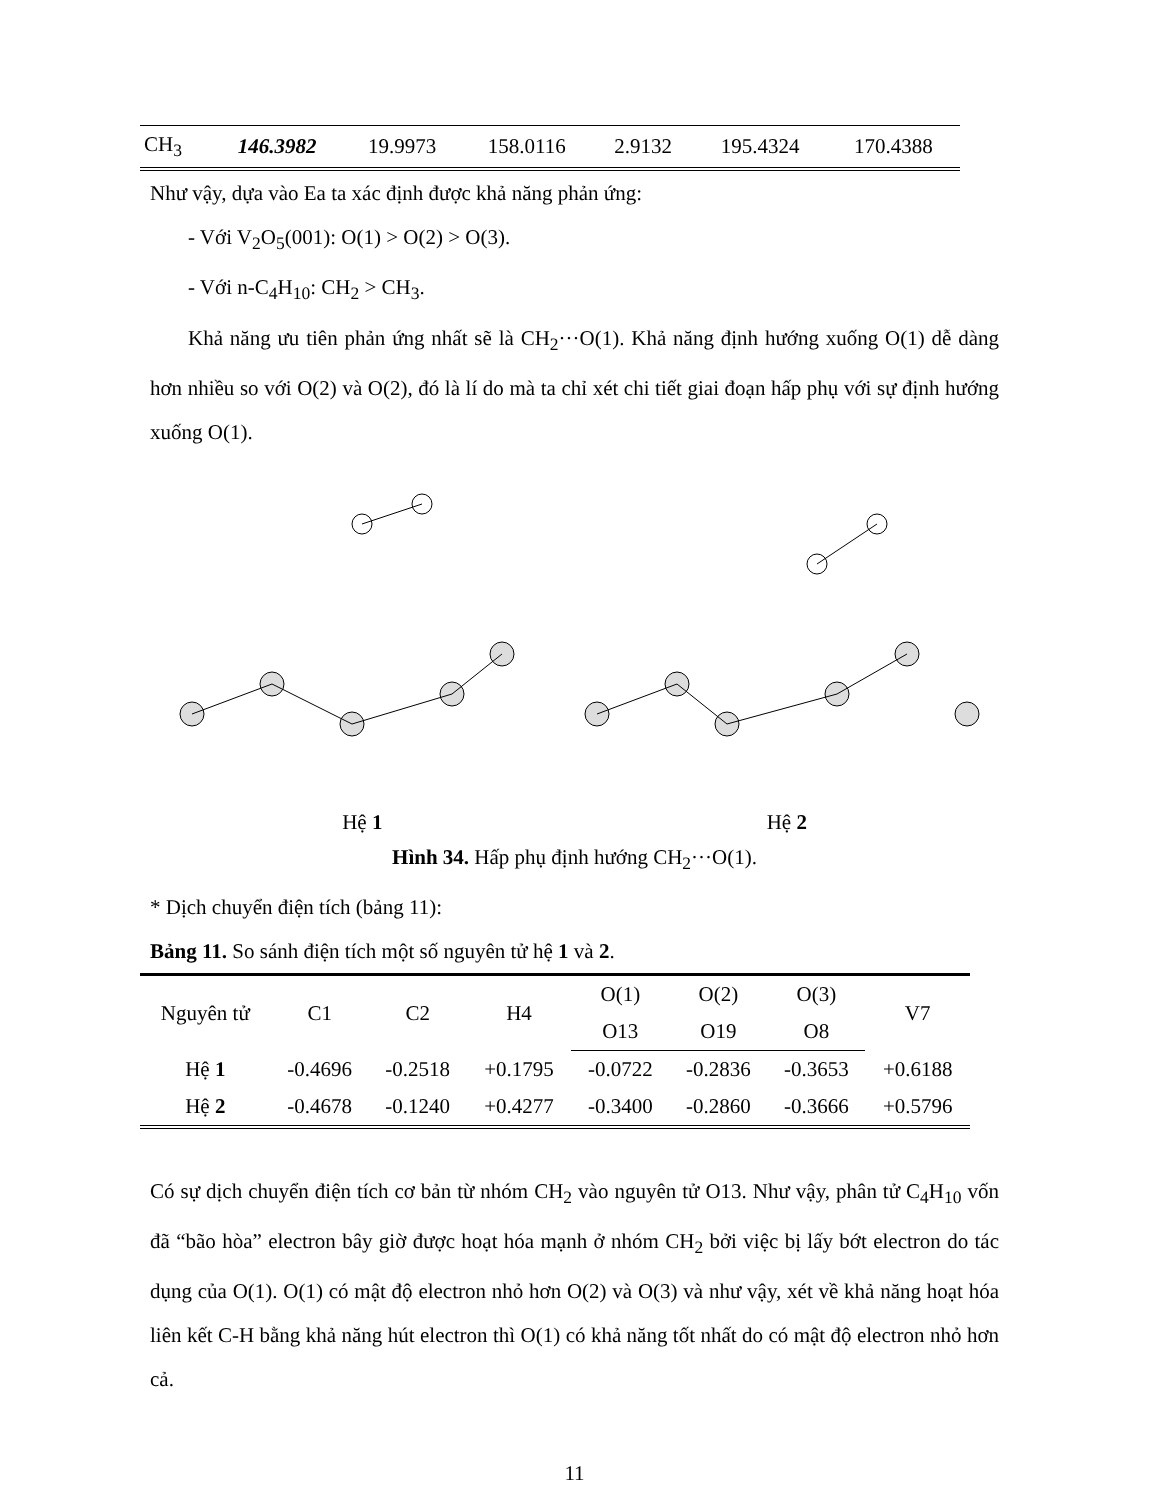| CH<sub>3</sub> | 146.3982 | 19.9973 | 158.0116 | 2.9132 | 195.4324 | 170.4388 |
Như vậy, dựa vào Ea ta xác định được khả năng phản ứng:
- Với V<sub>2</sub>O<sub>5</sub>(001): O(1) > O(2) > O(3).
- Với n-C<sub>4</sub>H<sub>10</sub>: CH<sub>2</sub> > CH<sub>3</sub>.
Khả năng ưu tiên phản ứng nhất sẽ là CH<sub>2</sub>···O(1). Khả năng định hướng xuống O(1) dễ dàng hơn nhiều so với O(2) và O(2), đó là lí do mà ta chỉ xét chi tiết giai đoạn hấp phụ với sự định hướng xuống O(1).
Hệ 1 Hệ 2
Hình 34. Hấp phụ định hướng CH<sub>2</sub>···O(1).
* Dịch chuyển điện tích (bảng 11):
Bảng 11. So sánh điện tích một số nguyên tử hệ 1 và 2.
| Nguyên tử | C1 | C2 | H4 | O(1) | O(2) | O(3) | V7 |
| --- | --- | --- | --- | --- | --- | --- | --- |
| | | | | O13 | O19 | O8 | |
| Hệ 1 | -0.4696 | -0.2518 | +0.1795 | -0.0722 | -0.2836 | -0.3653 | +0.6188 |
| Hệ 2 | -0.4678 | -0.1240 | +0.4277 | -0.3400 | -0.2860 | -0.3666 | +0.5796 |
Có sự dịch chuyển điện tích cơ bản từ nhóm CH<sub>2</sub> vào nguyên tử O13. Như vậy, phân tử C<sub>4</sub>H<sub>10</sub> vốn đã “bão hòa” electron bây giờ được hoạt hóa mạnh ở nhóm CH<sub>2</sub> bởi việc bị lấy bớt electron do tác dụng của O(1). O(1) có mật độ electron nhỏ hơn O(2) và O(3) và như vậy, xét về khả năng hoạt hóa liên kết C-H bằng khả năng hút electron thì O(1) có khả năng tốt nhất do có mật độ electron nhỏ hơn cả.
11